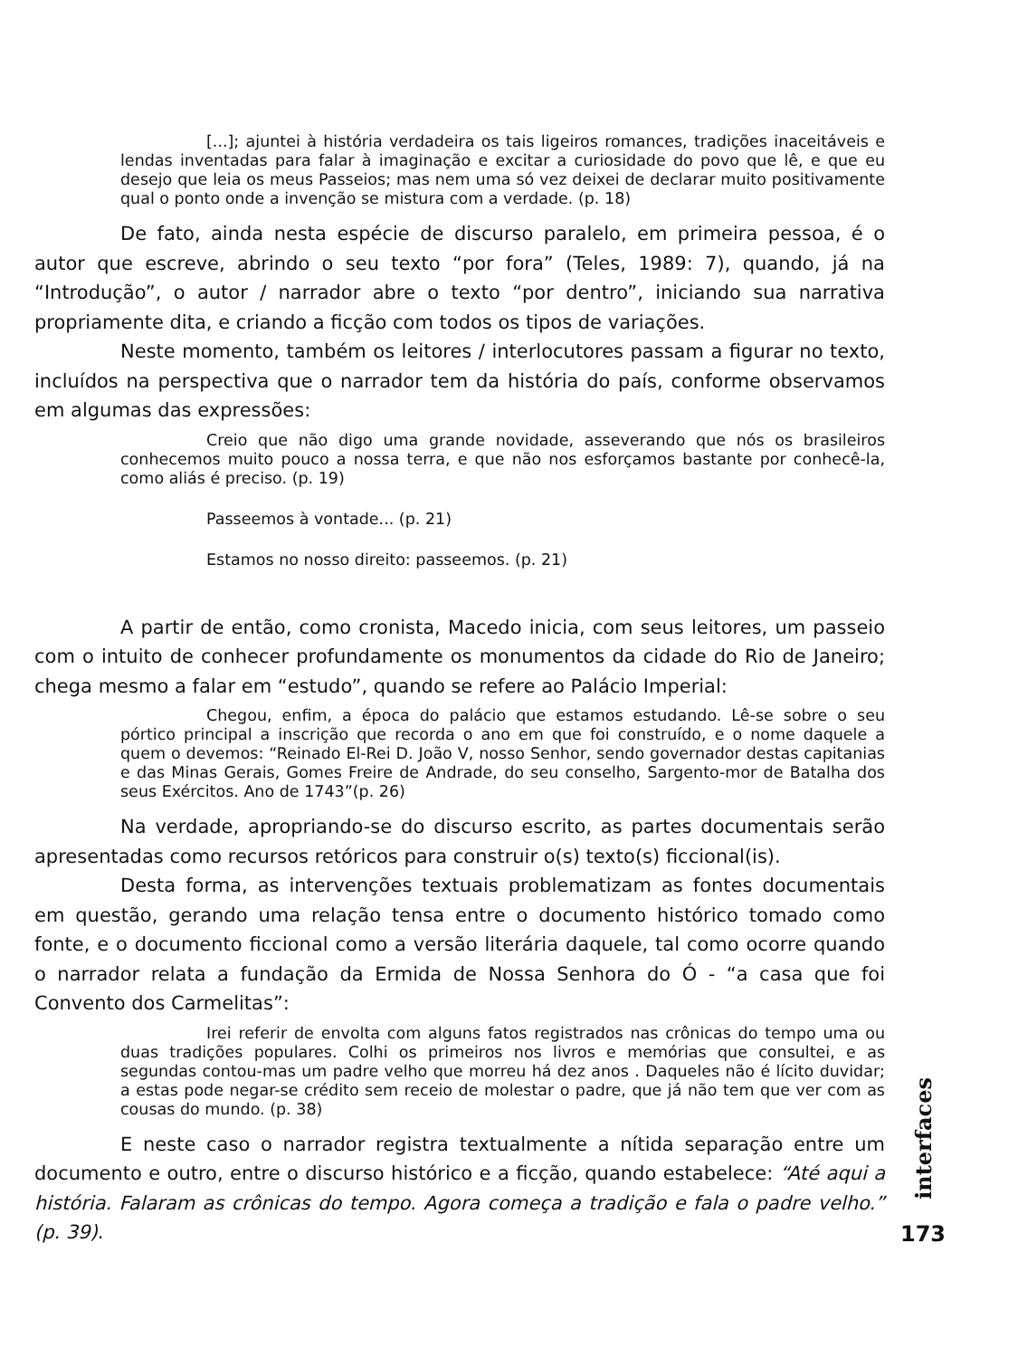[...]; ajuntei à história verdadeira os tais ligeiros romances, tradições inaceitáveis e lendas inventadas para falar à imaginação e excitar a curiosidade do povo que lê, e que eu desejo que leia os meus Passeios; mas nem uma só vez deixei de declarar muito positivamente qual o ponto onde a invenção se mistura com a verdade. (p. 18)
De fato, ainda nesta espécie de discurso paralelo, em primeira pessoa, é o autor que escreve, abrindo o seu texto “por fora” (Teles, 1989: 7), quando, já na “Introdução”, o autor / narrador abre o texto “por dentro”, iniciando sua narrativa propriamente dita, e criando a ficção com todos os tipos de variações.
Neste momento, também os leitores / interlocutores passam a figurar no texto, incluídos na perspectiva que o narrador tem da história do país, conforme observamos em algumas das expressões:
Creio que não digo uma grande novidade, asseverando que nós os brasileiros conhecemos muito pouco a nossa terra, e que não nos esforçamos bastante por conhecê-la, como aliás é preciso. (p. 19)
Passeemos à vontade... (p. 21)
Estamos no nosso direito: passeemos. (p. 21)
A partir de então, como cronista, Macedo inicia, com seus leitores, um passeio com o intuito de conhecer profundamente os monumentos da cidade do Rio de Janeiro; chega mesmo a falar em “estudo”, quando se refere ao Palácio Imperial:
Chegou, enfim, a época do palácio que estamos estudando. Lê-se sobre o seu pórtico principal a inscrição que recorda o ano em que foi construído, e o nome daquele a quem o devemos: “Reinado El-Rei D. João V, nosso Senhor, sendo governador destas capitanias e das Minas Gerais, Gomes Freire de Andrade, do seu conselho, Sargento-mor de Batalha dos seus Exércitos. Ano de 1743”(p. 26)
Na verdade, apropriando-se do discurso escrito, as partes documentais serão apresentadas como recursos retóricos para construir o(s) texto(s) ficcional(is).
Desta forma, as intervenções textuais problematizam as fontes documentais em questão, gerando uma relação tensa entre o documento histórico tomado como fonte, e o documento ficcional como a versão literária daquele, tal como ocorre quando o narrador relata a fundação da Ermida de Nossa Senhora do Ó - “a casa que foi Convento dos Carmelitas”:
Irei referir de envolta com alguns fatos registrados nas crônicas do tempo uma ou duas tradições populares. Colhi os primeiros nos livros e memórias que consultei, e as segundas contou-mas um padre velho que morreu há dez anos . Daqueles não é lícito duvidar; a estas pode negar-se crédito sem receio de molestar o padre, que já não tem que ver com as cousas do mundo. (p. 38)
E neste caso o narrador registra textualmente a nítida separação entre um documento e outro, entre o discurso histórico e a ficção, quando estabelece: “Até aqui a história. Falaram as crônicas do tempo. Agora começa a tradição e fala o padre velho.” (p. 39).
interfaces
173